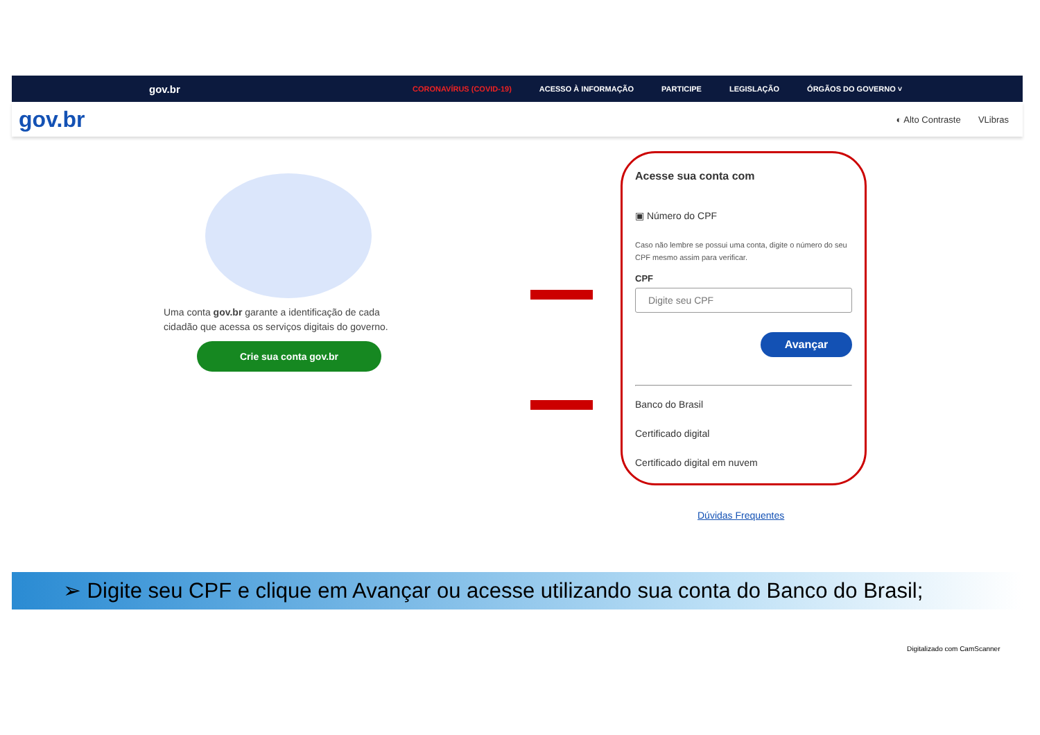gov.br
CORONAVÍRUS (COVID-19) ACESSO À INFORMAÇÃO PARTICIPE LEGISLAÇÃO ÓRGÃOS DO GOVERNO ˅
gov.br
◐ Alto Contraste VLibras
Uma conta gov.br garante a identificação de cada cidadão que acessa os serviços digitais do governo.
Crie sua conta gov.br
Acesse sua conta com
▣ Número do CPF
Caso não lembre se possui uma conta, digite o número do seu CPF mesmo assim para verificar.
CPF
Digite seu CPF
Avançar
Banco do Brasil
Certificado digital
Certificado digital em nuvem
Dúvidas Frequentes
➢ Digite seu CPF e clique em Avançar ou acesse utilizando sua conta do Banco do Brasil;
Digitalizado com CamScanner